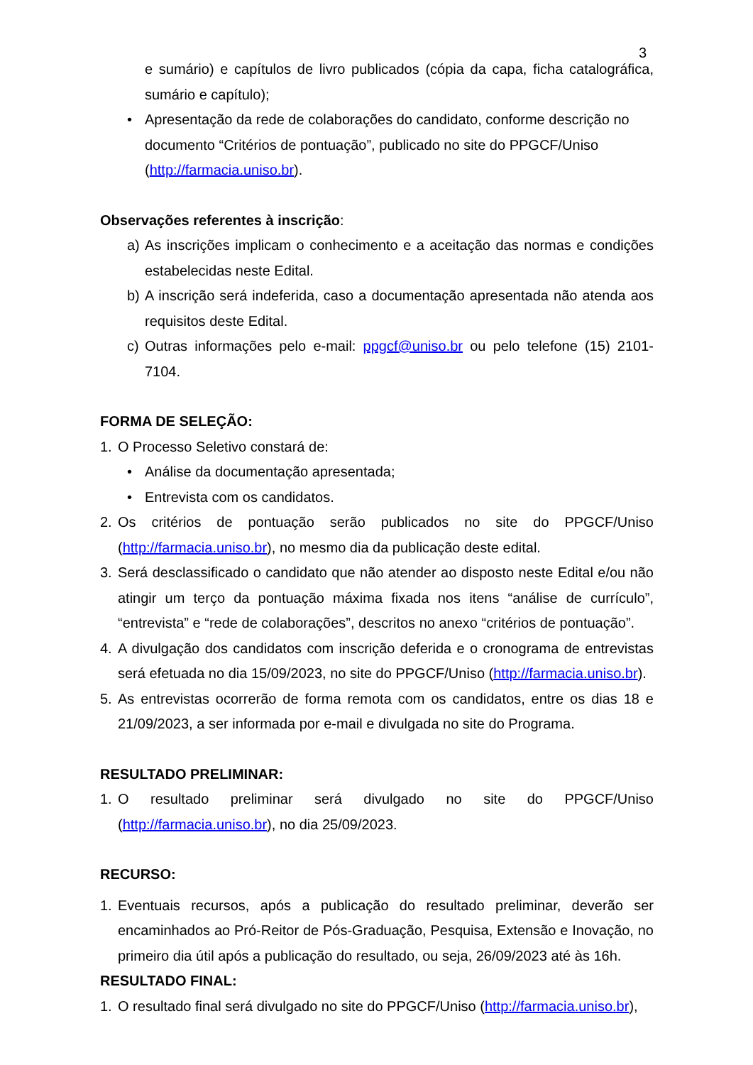3
e sumário) e capítulos de livro publicados (cópia da capa, ficha catalográfica, sumário e capítulo);
• Apresentação da rede de colaborações do candidato, conforme descrição no documento “Critérios de pontuação”, publicado no site do PPGCF/Uniso (http://farmacia.uniso.br).
Observações referentes à inscrição:
a) As inscrições implicam o conhecimento e a aceitação das normas e condições estabelecidas neste Edital.
b) A inscrição será indeferida, caso a documentação apresentada não atenda aos requisitos deste Edital.
c) Outras informações pelo e-mail: ppgcf@uniso.br ou pelo telefone (15) 2101-7104.
FORMA DE SELEÇÃO:
1. O Processo Seletivo constará de:
• Análise da documentação apresentada;
• Entrevista com os candidatos.
2. Os critérios de pontuação serão publicados no site do PPGCF/Uniso (http://farmacia.uniso.br), no mesmo dia da publicação deste edital.
3. Será desclassificado o candidato que não atender ao disposto neste Edital e/ou não atingir um terço da pontuação máxima fixada nos itens “análise de currículo”, “entrevista” e “rede de colaborações”, descritos no anexo “critérios de pontuação”.
4. A divulgação dos candidatos com inscrição deferida e o cronograma de entrevistas será efetuada no dia 15/09/2023, no site do PPGCF/Uniso (http://farmacia.uniso.br).
5. As entrevistas ocorrerão de forma remota com os candidatos, entre os dias 18 e 21/09/2023, a ser informada por e-mail e divulgada no site do Programa.
RESULTADO PRELIMINAR:
1. O resultado preliminar será divulgado no site do PPGCF/Uniso (http://farmacia.uniso.br), no dia 25/09/2023.
RECURSO:
1. Eventuais recursos, após a publicação do resultado preliminar, deverão ser encaminhados ao Pró-Reitor de Pós-Graduação, Pesquisa, Extensão e Inovação, no primeiro dia útil após a publicação do resultado, ou seja, 26/09/2023 até às 16h.
RESULTADO FINAL:
1. O resultado final será divulgado no site do PPGCF/Uniso (http://farmacia.uniso.br),